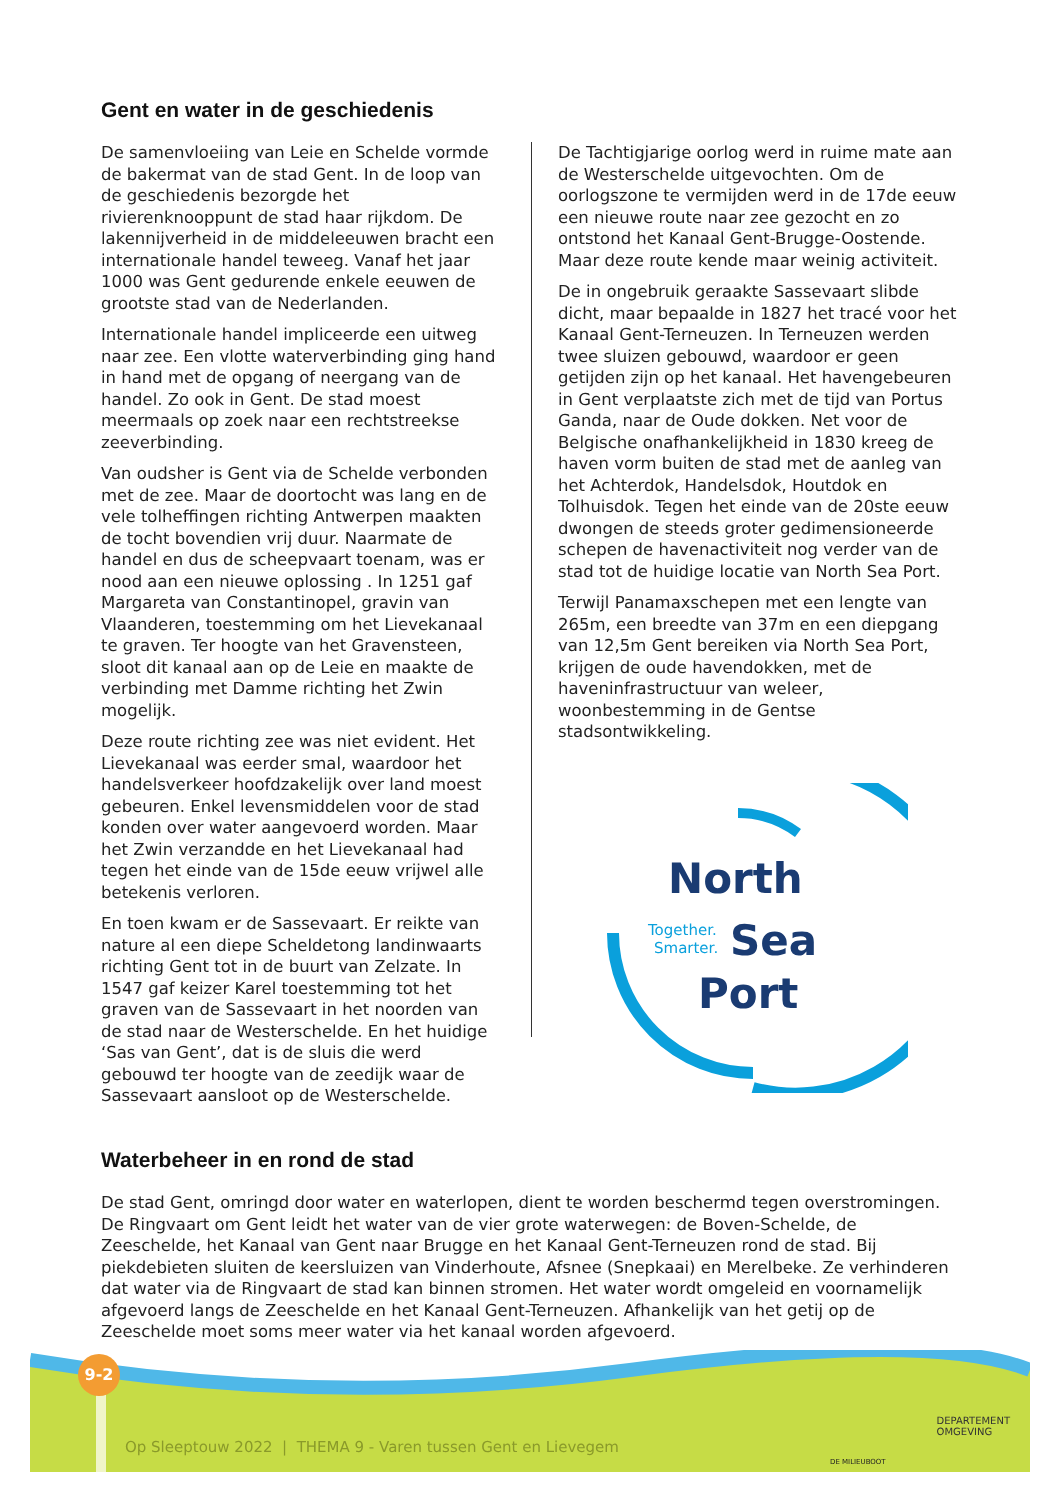Gent en water in de geschiedenis
De samenvloeiing van Leie en Schelde vormde de bakermat van de stad Gent. In de loop van de geschiedenis bezorgde het rivierenknooppunt de stad haar rijkdom. De lakennijverheid in de middeleeuwen bracht een internationale handel teweeg. Vanaf het jaar 1000 was Gent gedurende enkele eeuwen de grootste stad van de Nederlanden.
Internationale handel impliceerde een uitweg naar zee. Een vlotte waterverbinding ging hand in hand met de opgang of neergang van de handel. Zo ook in Gent. De stad moest meermaals op zoek naar een rechtstreekse zeeverbinding.
Van oudsher is Gent via de Schelde verbonden met de zee. Maar de doortocht was lang en de vele tolheffingen richting Antwerpen maakten de tocht bovendien vrij duur. Naarmate de handel en dus de scheepvaart toenam, was er nood aan een nieuwe oplossing . In 1251 gaf Margareta van Constantinopel, gravin van Vlaanderen, toestemming om het Lievekanaal te graven. Ter hoogte van het Gravensteen, sloot dit kanaal aan op de Leie en maakte de verbinding met Damme richting het Zwin mogelijk.
Deze route richting zee was niet evident. Het Lievekanaal was eerder smal, waardoor het handelsverkeer hoofdzakelijk over land moest gebeuren. Enkel levensmiddelen voor de stad konden over water aangevoerd worden. Maar het Zwin verzandde en het Lievekanaal had tegen het einde van de 15de eeuw vrijwel alle betekenis verloren.
En toen kwam er de Sassevaart. Er reikte van nature al een diepe Scheldetong landinwaarts richting Gent tot in de buurt van Zelzate. In 1547 gaf keizer Karel toestemming tot het graven van de Sassevaart in het noorden van de stad naar de Westerschelde. En het huidige ‘Sas van Gent’, dat is de sluis die werd gebouwd ter hoogte van de zeedijk waar de Sassevaart aansloot op de Westerschelde.
De Tachtigjarige oorlog werd in ruime mate aan de Westerschelde uitgevochten. Om de oorlogszone te vermijden werd in de 17de eeuw een nieuwe route naar zee gezocht en zo ontstond het Kanaal Gent-Brugge-Oostende. Maar deze route kende maar weinig activiteit.
De in ongebruik geraakte Sassevaart slibde dicht, maar bepaalde in 1827 het tracé voor het Kanaal Gent-Terneuzen. In Terneuzen werden twee sluizen gebouwd, waardoor er geen getijden zijn op het kanaal. Het havengebeuren in Gent verplaatste zich met de tijd van Portus Ganda, naar de Oude dokken. Net voor de Belgische onafhankelijkheid in 1830 kreeg de haven vorm buiten de stad met de aanleg van het Achterdok, Handelsdok, Houtdok en Tolhuisdok. Tegen het einde van de 20ste eeuw dwongen de steeds groter gedimensioneerde schepen de havenactiviteit nog verder van de stad tot de huidige locatie van North Sea Port.
Terwijl Panamaxschepen met een lengte van 265m, een breedte van 37m en een diepgang van 12,5m Gent bereiken via North Sea Port, krijgen de oude havendokken, met de haveninfrastructuur van weleer, woonbestemming in de Gentse stadsontwikkeling.
North
Together.
Smarter.
Sea
Port
Waterbeheer in en rond de stad
De stad Gent, omringd door water en waterlopen, dient te worden beschermd tegen overstromingen. De Ringvaart om Gent leidt het water van de vier grote waterwegen: de Boven-Schelde, de Zeeschelde, het Kanaal van Gent naar Brugge en het Kanaal Gent-Terneuzen rond de stad. Bij piekdebieten sluiten de keersluizen van Vinderhoute, Afsnee (Snepkaai) en Merelbeke. Ze verhinderen dat water via de Ringvaart de stad kan binnen stromen. Het water wordt omgeleid en voornamelijk afgevoerd langs de Zeeschelde en het Kanaal Gent-Terneuzen. Afhankelijk van het getij op de Zeeschelde moet soms meer water via het kanaal worden afgevoerd.
9-2
Op Sleeptouw 2022 | THEMA 9 - Varen tussen Gent en Lievegem
DEPARTEMENT
OMGEVING
DE MILIEUBOOT